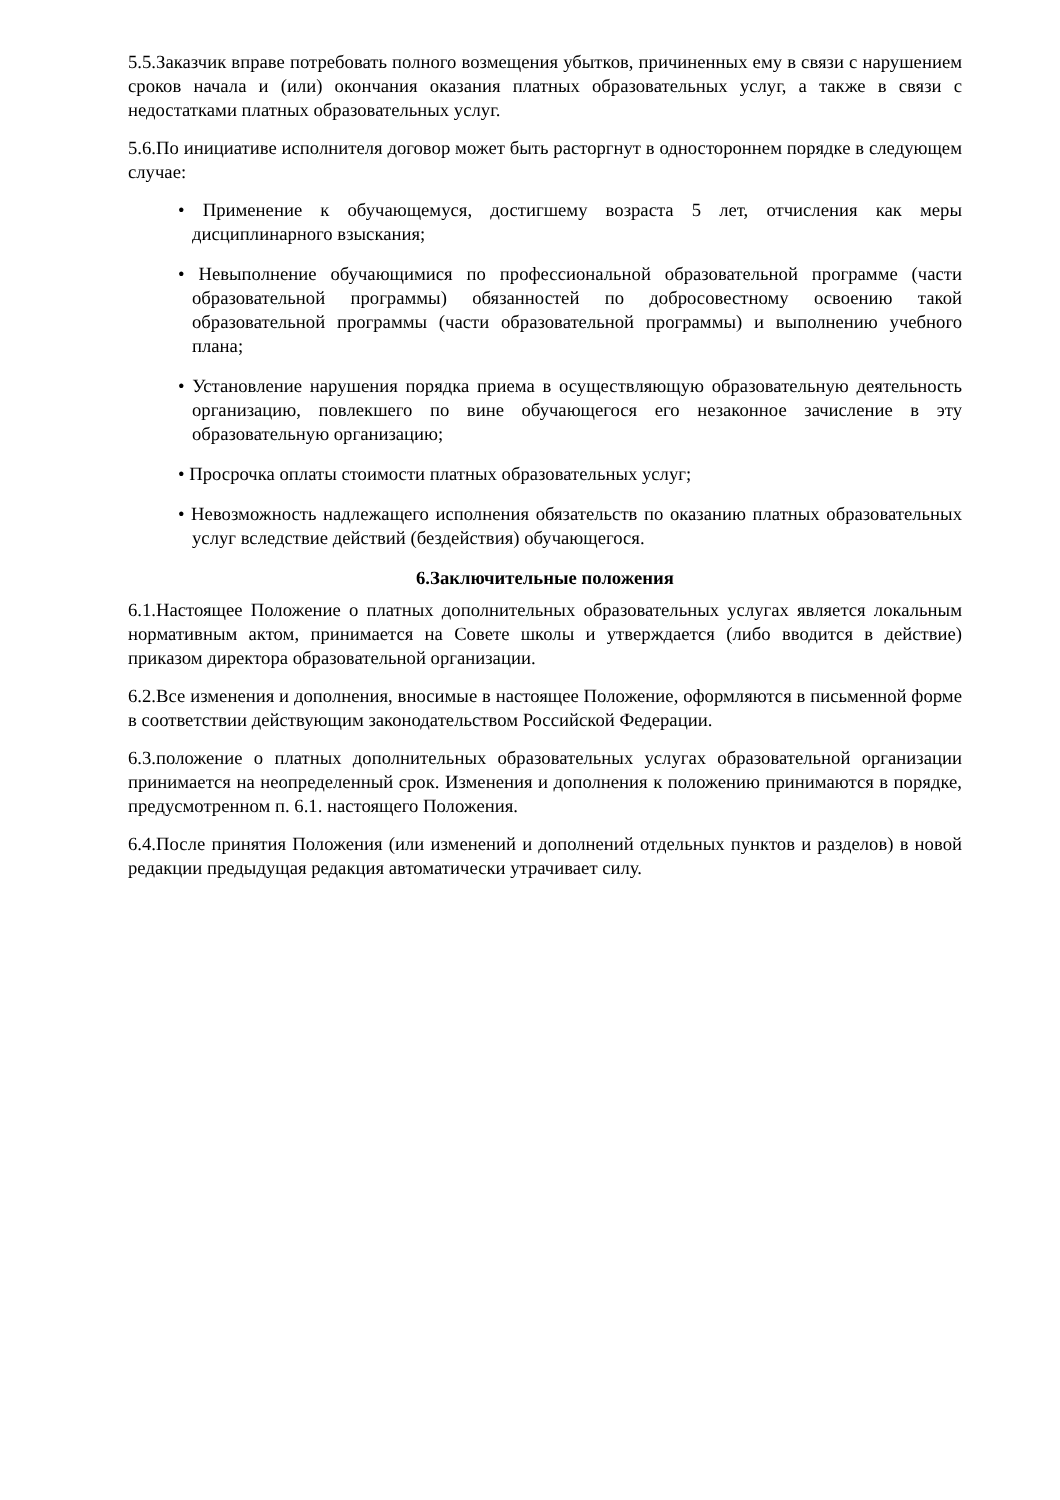5.5.Заказчик вправе потребовать полного возмещения убытков, причиненных ему в связи с нарушением сроков начала и (или) окончания оказания платных образовательных услуг, а также в связи с недостатками платных образовательных услуг.
5.6.По инициативе исполнителя договор может быть расторгнут в одностороннем порядке в следующем случае:
• Применение к обучающемуся, достигшему возраста 5 лет, отчисления как меры дисциплинарного взыскания;
• Невыполнение обучающимися по профессиональной образовательной программе (части образовательной программы) обязанностей по добросовестному освоению такой образовательной программы (части образовательной программы) и выполнению учебного плана;
• Установление нарушения порядка приема в осуществляющую образовательную деятельность организацию, повлекшего по вине обучающегося его незаконное зачисление в эту образовательную организацию;
• Просрочка оплаты стоимости платных образовательных услуг;
• Невозможность надлежащего исполнения обязательств по оказанию платных образовательных услуг вследствие действий (бездействия) обучающегося.
6.Заключительные положения
6.1.Настоящее Положение о платных дополнительных образовательных услугах является локальным нормативным актом, принимается на Совете школы и утверждается (либо вводится в действие) приказом директора образовательной организации.
6.2.Все изменения и дополнения, вносимые в настоящее Положение, оформляются в письменной форме в соответствии действующим законодательством Российской Федерации.
6.3.положение о платных дополнительных образовательных услугах образовательной организации принимается на неопределенный срок. Изменения и дополнения к положению принимаются в порядке, предусмотренном п. 6.1. настоящего Положения.
6.4.После принятия Положения (или изменений и дополнений отдельных пунктов и разделов) в новой редакции предыдущая редакция автоматически утрачивает силу.